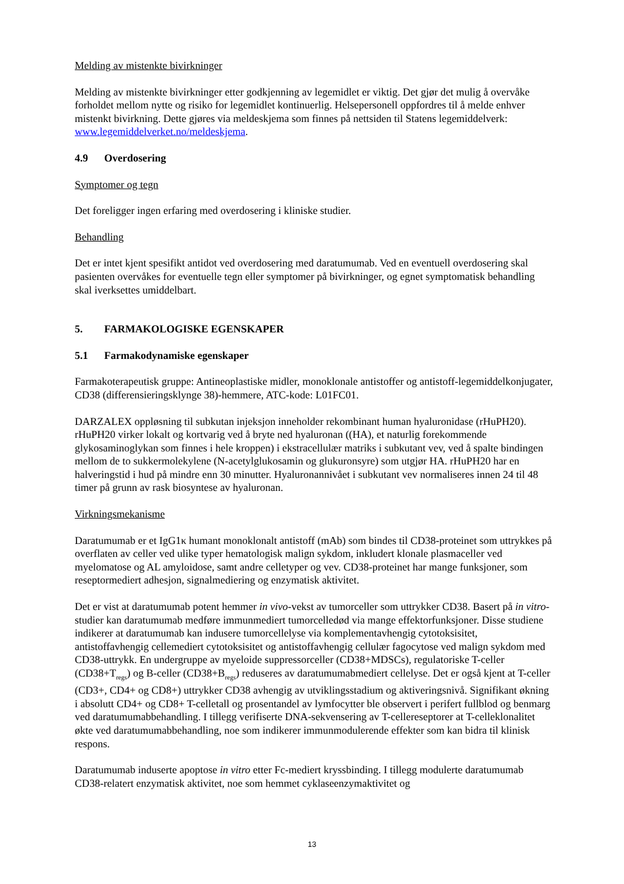Melding av mistenkte bivirkninger
Melding av mistenkte bivirkninger etter godkjenning av legemidlet er viktig. Det gjør det mulig å overvåke forholdet mellom nytte og risiko for legemidlet kontinuerlig. Helsepersonell oppfordres til å melde enhver mistenkt bivirkning. Dette gjøres via meldeskjema som finnes på nettsiden til Statens legemiddelverk: www.legemiddelverket.no/meldeskjema.
4.9 Overdosering
Symptomer og tegn
Det foreligger ingen erfaring med overdosering i kliniske studier.
Behandling
Det er intet kjent spesifikt antidot ved overdosering med daratumumab. Ved en eventuell overdosering skal pasienten overvåkes for eventuelle tegn eller symptomer på bivirkninger, og egnet symptomatisk behandling skal iverksettes umiddelbart.
5. FARMAKOLOGISKE EGENSKAPER
5.1 Farmakodynamiske egenskaper
Farmakoterapeutisk gruppe: Antineoplastiske midler, monoklonale antistoffer og antistoff-legemiddelkonjugater, CD38 (differensieringsklynge 38)-hemmere, ATC-kode: L01FC01.
DARZALEX oppløsning til subkutan injeksjon inneholder rekombinant human hyaluronidase (rHuPH20). rHuPH20 virker lokalt og kortvarig ved å bryte ned hyaluronan ((HA), et naturlig forekommende glykosaminoglykan som finnes i hele kroppen) i ekstracellulær matriks i subkutant vev, ved å spalte bindingen mellom de to sukkermolekylene (N-acetylglukosamin og glukuronsyre) som utgjør HA. rHuPH20 har en halveringstid i hud på mindre enn 30 minutter. Hyaluronannivået i subkutant vev normaliseres innen 24 til 48 timer på grunn av rask biosyntese av hyaluronan.
Virkningsmekanisme
Daratumumab er et IgG1κ humant monoklonalt antistoff (mAb) som bindes til CD38-proteinet som uttrykkes på overflaten av celler ved ulike typer hematologisk malign sykdom, inkludert klonale plasmaceller ved myelomatose og AL amyloidose, samt andre celletyper og vev. CD38-proteinet har mange funksjoner, som reseptormediert adhesjon, signalmediering og enzymatisk aktivitet.
Det er vist at daratumumab potent hemmer in vivo-vekst av tumorceller som uttrykker CD38. Basert på in vitro-studier kan daratumumab medføre immunmediert tumorcelledød via mange effektorfunksjoner. Disse studiene indikerer at daratumumab kan indusere tumorcellelyse via komplementavhengig cytotoksisitet, antistoffavhengig cellemediert cytotoksisitet og antistoffavhengig cellulær fagocytose ved malign sykdom med CD38-uttrykk. En undergruppe av myeloide suppressorceller (CD38+MDSCs), regulatoriske T-celler (CD38+T<sub>regs</sub>) og B-celler (CD38+B<sub>regs</sub>) reduseres av daratumumabmediert cellelyse. Det er også kjent at T-celler (CD3+, CD4+ og CD8+) uttrykker CD38 avhengig av utviklingsstadium og aktiveringsnivå. Signifikant økning i absolutt CD4+ og CD8+ T-celletall og prosentandel av lymfocytter ble observert i perifert fullblod og benmarg ved daratumumabbehandling. I tillegg verifiserte DNA-sekvensering av T-cellereseptorer at T-celleklonalitet økte ved daratumumabbehandling, noe som indikerer immunmodulerende effekter som kan bidra til klinisk respons.
Daratumumab induserte apoptose in vitro etter Fc-mediert kryssbinding. I tillegg modulerte daratumumab CD38-relatert enzymatisk aktivitet, noe som hemmet cyklaseenzymaktivitet og
13